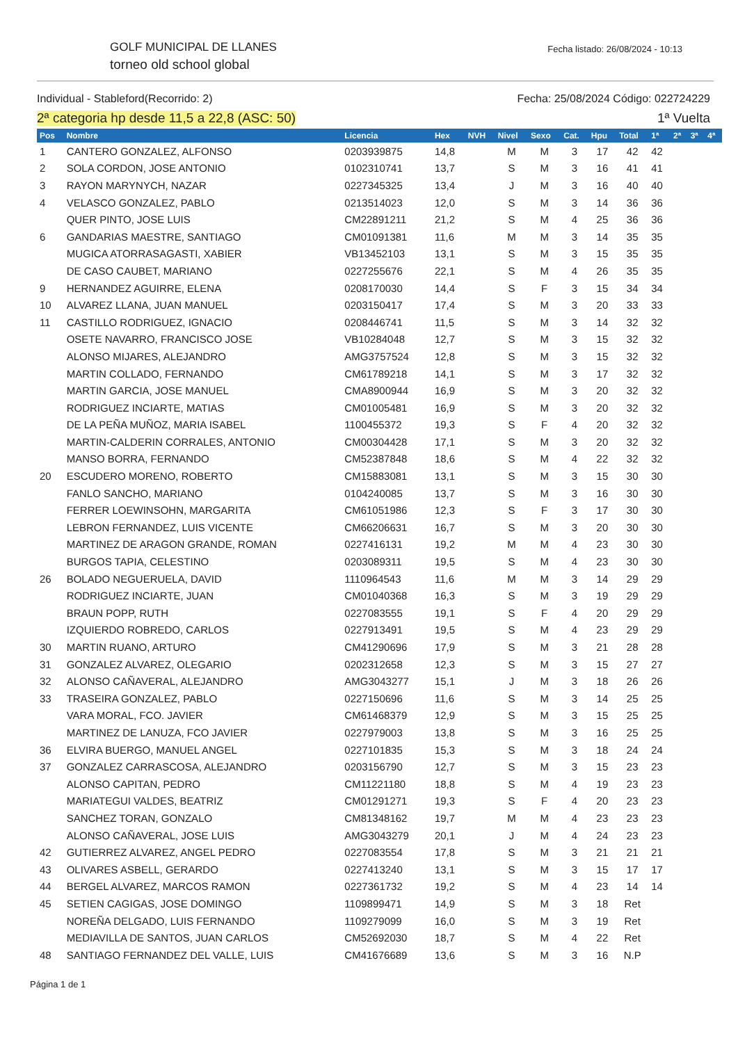GOLF MUNICIPAL DE LLANES
torneo old school global
Fecha listado: 26/08/2024 - 10:13
Individual - Stableford(Recorrido: 2) Fecha: 25/08/2024 Código: 022724229
2ª categoria hp desde 11,5 a 22,8 (ASC: 50) 1ª Vuelta
| Pos | Nombre | Licencia | Hex | NVH | Nivel | Sexo | Cat. | Hpu | Total | 1ª | 2ª | 3ª | 4ª |
| --- | --- | --- | --- | --- | --- | --- | --- | --- | --- | --- | --- | --- | --- |
| 1 | CANTERO GONZALEZ, ALFONSO | 0203939875 | 14,8 | | M | M | 3 | 17 | 42 | 42 | | | |
| 2 | SOLA CORDON, JOSE ANTONIO | 0102310741 | 13,7 | | S | M | 3 | 16 | 41 | 41 | | | |
| 3 | RAYON MARYNYCH, NAZAR | 0227345325 | 13,4 | | J | M | 3 | 16 | 40 | 40 | | | |
| 4 | VELASCO GONZALEZ, PABLO | 0213514023 | 12,0 | | S | M | 3 | 14 | 36 | 36 | | | |
| | QUER PINTO, JOSE LUIS | CM22891211 | 21,2 | | S | M | 4 | 25 | 36 | 36 | | | |
| 6 | GANDARIAS MAESTRE, SANTIAGO | CM01091381 | 11,6 | | M | M | 3 | 14 | 35 | 35 | | | |
| | MUGICA ATORRASAGASTI, XABIER | VB13452103 | 13,1 | | S | M | 3 | 15 | 35 | 35 | | | |
| | DE CASO CAUBET, MARIANO | 0227255676 | 22,1 | | S | M | 4 | 26 | 35 | 35 | | | |
| 9 | HERNANDEZ AGUIRRE, ELENA | 0208170030 | 14,4 | | S | F | 3 | 15 | 34 | 34 | | | |
| 10 | ALVAREZ LLANA, JUAN MANUEL | 0203150417 | 17,4 | | S | M | 3 | 20 | 33 | 33 | | | |
| 11 | CASTILLO RODRIGUEZ, IGNACIO | 0208446741 | 11,5 | | S | M | 3 | 14 | 32 | 32 | | | |
| | OSETE NAVARRO, FRANCISCO JOSE | VB10284048 | 12,7 | | S | M | 3 | 15 | 32 | 32 | | | |
| | ALONSO MIJARES, ALEJANDRO | AMG3757524 | 12,8 | | S | M | 3 | 15 | 32 | 32 | | | |
| | MARTIN COLLADO, FERNANDO | CM61789218 | 14,1 | | S | M | 3 | 17 | 32 | 32 | | | |
| | MARTIN GARCIA, JOSE MANUEL | CMA8900944 | 16,9 | | S | M | 3 | 20 | 32 | 32 | | | |
| | RODRIGUEZ INCIARTE, MATIAS | CM01005481 | 16,9 | | S | M | 3 | 20 | 32 | 32 | | | |
| | DE LA PEÑA MUÑOZ, MARIA ISABEL | 1100455372 | 19,3 | | S | F | 4 | 20 | 32 | 32 | | | |
| | MARTIN-CALDERIN CORRALES, ANTONIO | CM00304428 | 17,1 | | S | M | 3 | 20 | 32 | 32 | | | |
| | MANSO BORRA, FERNANDO | CM52387848 | 18,6 | | S | M | 4 | 22 | 32 | 32 | | | |
| 20 | ESCUDERO MORENO, ROBERTO | CM15883081 | 13,1 | | S | M | 3 | 15 | 30 | 30 | | | |
| | FANLO SANCHO, MARIANO | 0104240085 | 13,7 | | S | M | 3 | 16 | 30 | 30 | | | |
| | FERRER LOEWINSOHN, MARGARITA | CM61051986 | 12,3 | | S | F | 3 | 17 | 30 | 30 | | | |
| | LEBRON FERNANDEZ, LUIS VICENTE | CM66206631 | 16,7 | | S | M | 3 | 20 | 30 | 30 | | | |
| | MARTINEZ DE ARAGON GRANDE, ROMAN | 0227416131 | 19,2 | | M | M | 4 | 23 | 30 | 30 | | | |
| | BURGOS TAPIA, CELESTINO | 0203089311 | 19,5 | | S | M | 4 | 23 | 30 | 30 | | | |
| 26 | BOLADO NEGUERUELA, DAVID | 1110964543 | 11,6 | | M | M | 3 | 14 | 29 | 29 | | | |
| | RODRIGUEZ INCIARTE, JUAN | CM01040368 | 16,3 | | S | M | 3 | 19 | 29 | 29 | | | |
| | BRAUN POPP, RUTH | 0227083555 | 19,1 | | S | F | 4 | 20 | 29 | 29 | | | |
| | IZQUIERDO ROBREDO, CARLOS | 0227913491 | 19,5 | | S | M | 4 | 23 | 29 | 29 | | | |
| 30 | MARTIN RUANO, ARTURO | CM41290696 | 17,9 | | S | M | 3 | 21 | 28 | 28 | | | |
| 31 | GONZALEZ ALVAREZ, OLEGARIO | 0202312658 | 12,3 | | S | M | 3 | 15 | 27 | 27 | | | |
| 32 | ALONSO CAÑAVERAL, ALEJANDRO | AMG3043277 | 15,1 | | J | M | 3 | 18 | 26 | 26 | | | |
| 33 | TRASEIRA GONZALEZ, PABLO | 0227150696 | 11,6 | | S | M | 3 | 14 | 25 | 25 | | | |
| | VARA MORAL, FCO. JAVIER | CM61468379 | 12,9 | | S | M | 3 | 15 | 25 | 25 | | | |
| | MARTINEZ DE LANUZA, FCO JAVIER | 0227979003 | 13,8 | | S | M | 3 | 16 | 25 | 25 | | | |
| 36 | ELVIRA BUERGO, MANUEL ANGEL | 0227101835 | 15,3 | | S | M | 3 | 18 | 24 | 24 | | | |
| 37 | GONZALEZ CARRASCOSA, ALEJANDRO | 0203156790 | 12,7 | | S | M | 3 | 15 | 23 | 23 | | | |
| | ALONSO CAPITAN, PEDRO | CM11221180 | 18,8 | | S | M | 4 | 19 | 23 | 23 | | | |
| | MARIATEGUI VALDES, BEATRIZ | CM01291271 | 19,3 | | S | F | 4 | 20 | 23 | 23 | | | |
| | SANCHEZ TORAN, GONZALO | CM81348162 | 19,7 | | M | M | 4 | 23 | 23 | 23 | | | |
| | ALONSO CAÑAVERAL, JOSE LUIS | AMG3043279 | 20,1 | | J | M | 4 | 24 | 23 | 23 | | | |
| 42 | GUTIERREZ ALVAREZ, ANGEL PEDRO | 0227083554 | 17,8 | | S | M | 3 | 21 | 21 | 21 | | | |
| 43 | OLIVARES ASBELL, GERARDO | 0227413240 | 13,1 | | S | M | 3 | 15 | 17 | 17 | | | |
| 44 | BERGEL ALVAREZ, MARCOS RAMON | 0227361732 | 19,2 | | S | M | 4 | 23 | 14 | 14 | | | |
| 45 | SETIEN CAGIGAS, JOSE DOMINGO | 1109899471 | 14,9 | | S | M | 3 | 18 | Ret | | | | |
| | NOREÑA DELGADO, LUIS FERNANDO | 1109279099 | 16,0 | | S | M | 3 | 19 | Ret | | | | |
| | MEDIAVILLA DE SANTOS, JUAN CARLOS | CM52692030 | 18,7 | | S | M | 4 | 22 | Ret | | | | |
| 48 | SANTIAGO FERNANDEZ DEL VALLE, LUIS | CM41676689 | 13,6 | | S | M | 3 | 16 | N.P | | | | |
Página 1 de 1